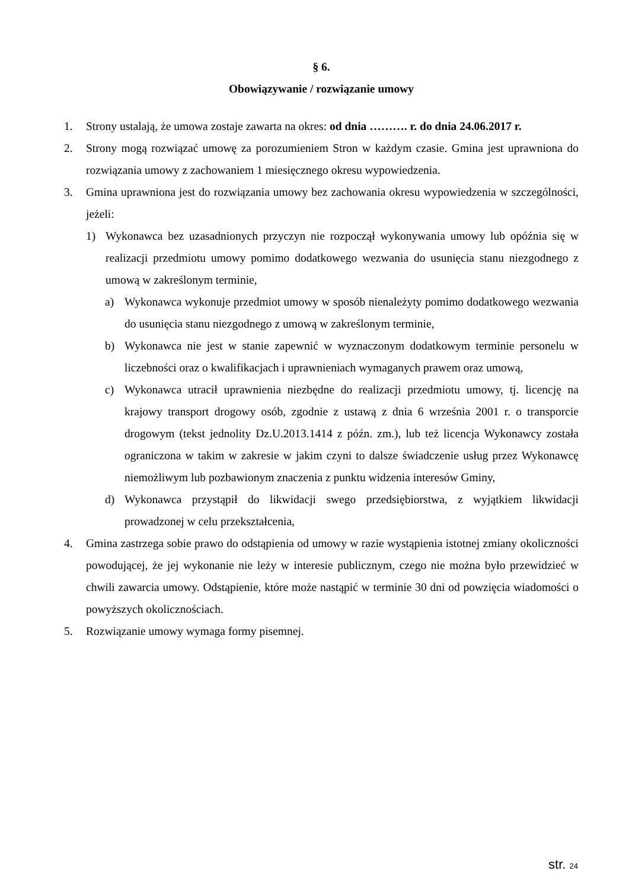§ 6.
Obowiązywanie / rozwiązanie umowy
1. Strony ustalają, że umowa zostaje zawarta na okres: od dnia ………. r. do dnia 24.06.2017 r.
2. Strony mogą rozwiązać umowę za porozumieniem Stron w każdym czasie. Gmina jest uprawniona do rozwiązania umowy z zachowaniem 1 miesięcznego okresu wypowiedzenia.
3. Gmina uprawniona jest do rozwiązania umowy bez zachowania okresu wypowiedzenia w szczególności, jeżeli:
1) Wykonawca bez uzasadnionych przyczyn nie rozpoczął wykonywania umowy lub opóźnia się w realizacji przedmiotu umowy pomimo dodatkowego wezwania do usunięcia stanu niezgodnego z umową w zakreślonym terminie,
a) Wykonawca wykonuje przedmiot umowy w sposób nienależyty pomimo dodatkowego wezwania do usunięcia stanu niezgodnego z umową w zakreślonym terminie,
b) Wykonawca nie jest w stanie zapewnić w wyznaczonym dodatkowym terminie personelu w liczebności oraz o kwalifikacjach i uprawnieniach wymaganych prawem oraz umową,
c) Wykonawca utracił uprawnienia niezbędne do realizacji przedmiotu umowy, tj. licencję na krajowy transport drogowy osób, zgodnie z ustawą z dnia 6 września 2001 r. o transporcie drogowym (tekst jednolity Dz.U.2013.1414 z późn. zm.), lub też licencja Wykonawcy została ograniczona w takim w zakresie w jakim czyni to dalsze świadczenie usług przez Wykonawcę niemożliwym lub pozbawionym znaczenia z punktu widzenia interesów Gminy,
d) Wykonawca przystąpił do likwidacji swego przedsiębiorstwa, z wyjątkiem likwidacji prowadzonej w celu przekształcenia,
4. Gmina zastrzega sobie prawo do odstąpienia od umowy w razie wystąpienia istotnej zmiany okoliczności powodującej, że jej wykonanie nie leży w interesie publicznym, czego nie można było przewidzieć w chwili zawarcia umowy. Odstąpienie, które może nastąpić w terminie 30 dni od powzięcia wiadomości o powyższych okolicznościach.
5. Rozwiązanie umowy wymaga formy pisemnej.
str. 24